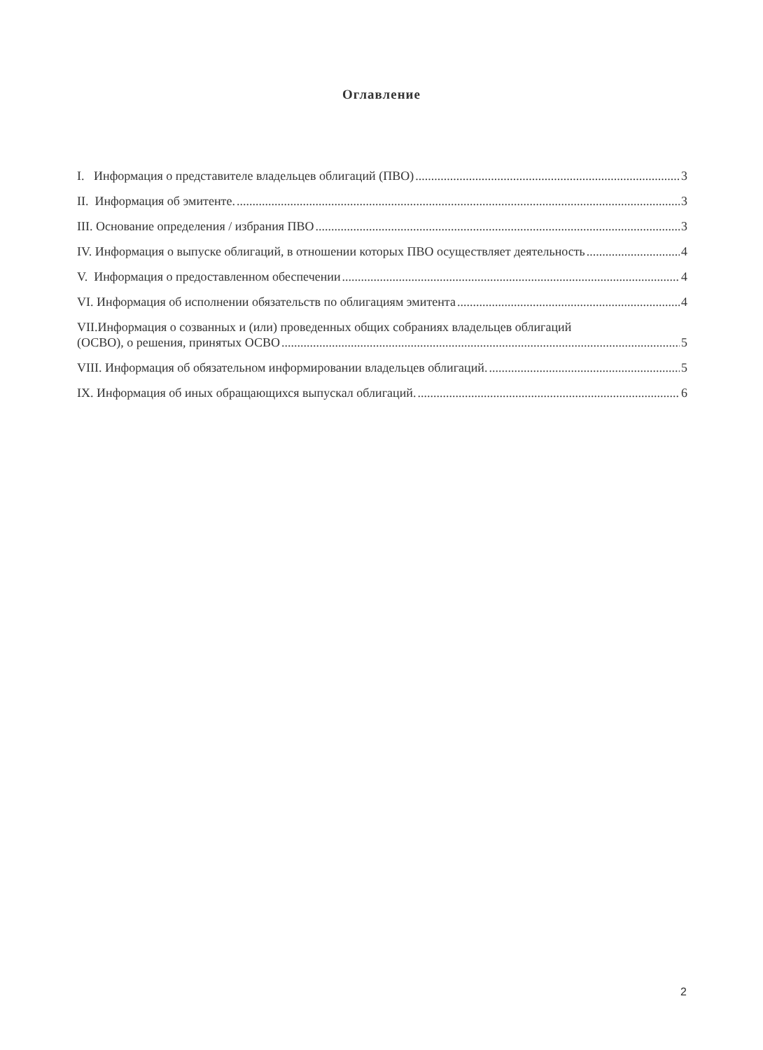Оглавление
I. Информация о представителе владельцев облигаций (ПВО) 3
II. Информация об эмитенте. 3
III. Основание определения / избрания ПВО 3
IV. Информация о выпуске облигаций, в отношении которых ПВО осуществляет деятельность 4
V. Информация о предоставленном обеспечении 4
VI. Информация об исполнении обязательств по облигациям эмитента 4
VII.Информация о созванных и (или) проведенных общих собраниях владельцев облигаций
(ОСВО), о решения, принятых ОСВО 5
VIII. Информация об обязательном информировании владельцев облигаций. 5
IX. Информация об иных обращающихся выпускал облигаций. 6
2